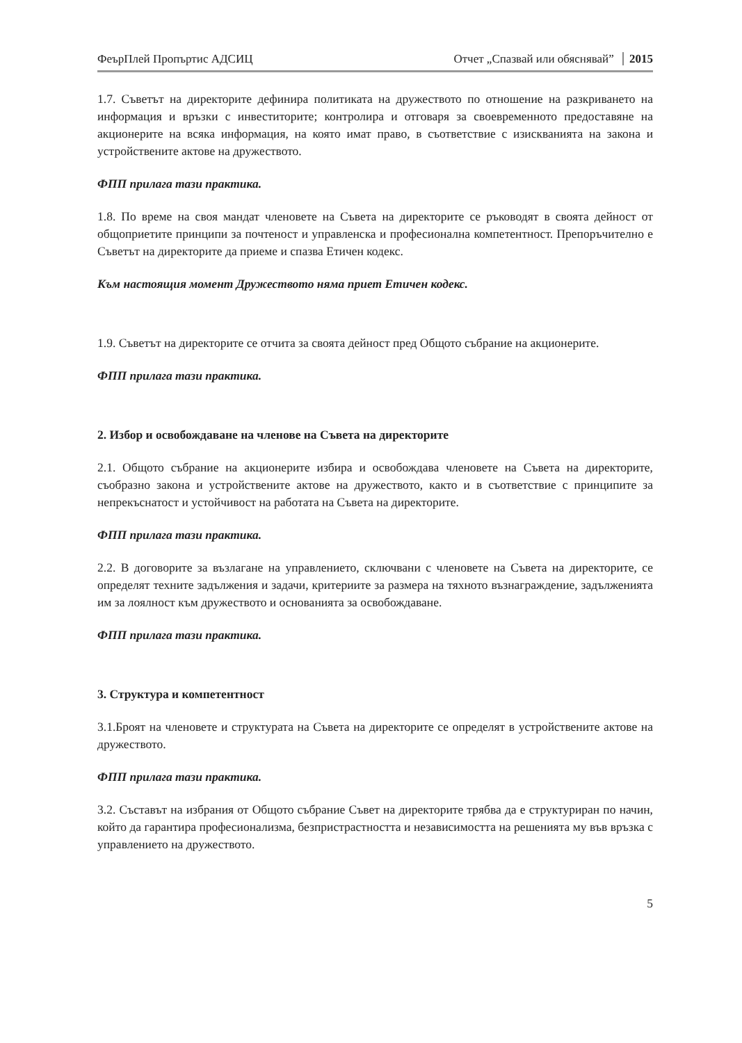ФеърПлей Пропъртис АДСИЦ Отчет „Спазвай или обяснявай” 2015
1.7. Съветът на директорите дефинира политиката на дружеството по отношение на разкриването на информация и връзки с инвеститорите; контролира и отговаря за своевременното предоставяне на акционерите на всяка информация, на която имат право, в съответствие с изискванията на закона и устройствените актове на дружеството.
ФПП прилага тази практика.
1.8. По време на своя мандат членовете на Съвета на директорите се ръководят в своята дейност от общоприетите принципи за почтеност и управленска и професионална компетентност. Препоръчително е Съветът на директорите да приеме и спазва Етичен кодекс.
Към настоящия момент Дружеството няма приет Етичен кодекс.
1.9. Съветът на директорите се отчита за своята дейност пред Общото събрание на акционерите.
ФПП прилага тази практика.
2. Избор и освобождаване на членове на Съвета на директорите
2.1. Общото събрание на акционерите избира и освобождава членовете на Съвета на директорите, съобразно закона и устройствените актове на дружеството, както и в съответствие с принципите за непрекъснатост и устойчивост на работата на Съвета на директорите.
ФПП прилага тази практика.
2.2. В договорите за възлагане на управлението, сключвани с членовете на Съвета на директорите, се определят техните задължения и задачи, критериите за размера на тяхното възнаграждение, задълженията им за лоялност към дружеството и основанията за освобождаване.
ФПП прилага тази практика.
3. Структура и компетентност
3.1.Броят на членовете и структурата на Съвета на директорите се определят в устройствените актове на дружеството.
ФПП прилага тази практика.
3.2. Съставът на избрания от Общото събрание Съвет на директорите трябва да е структуриран по начин, който да гарантира професионализма, безпристрастността и независимостта на решенията му във връзка с управлението на дружеството.
5